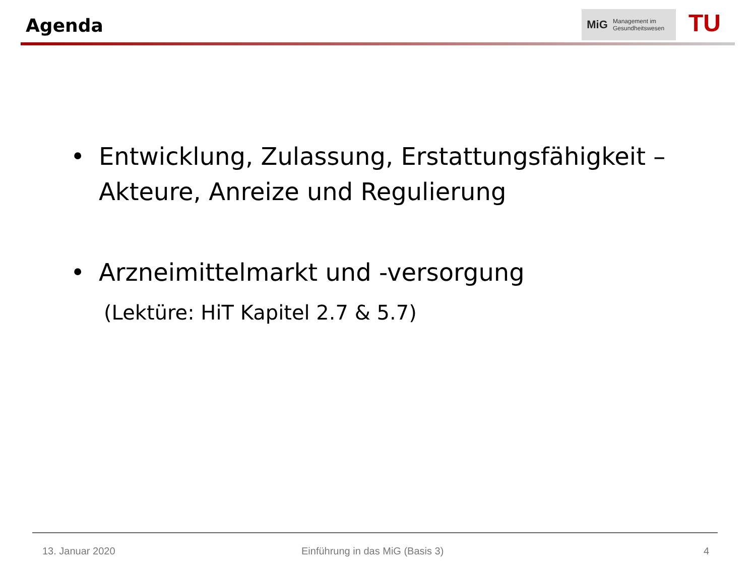Agenda
MiG
Management im
Gesundheitswesen
TU
• Entwicklung, Zulassung, Erstattungsfähigkeit –
Akteure, Anreize und Regulierung
• Arzneimittelmarkt und -versorgung
(Lektüre: HiT Kapitel 2.7 & 5.7)
13. Januar 2020
Einführung in das MiG (Basis 3)
4